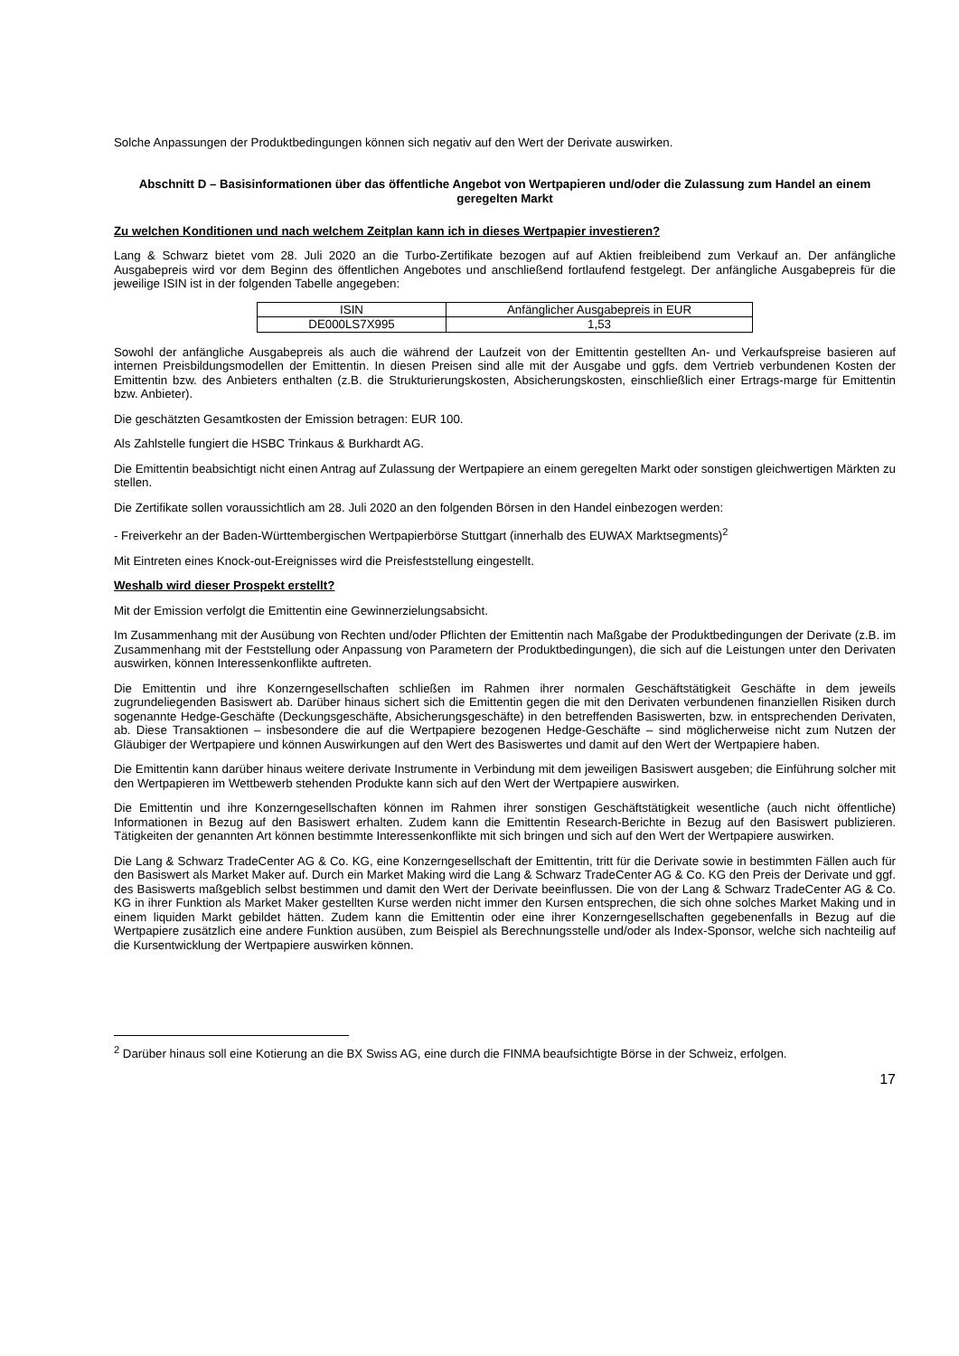Solche Anpassungen der Produktbedingungen können sich negativ auf den Wert der Derivate auswirken.
Abschnitt D – Basisinformationen über das öffentliche Angebot von Wertpapieren und/oder die Zulassung zum Handel an einem geregelten Markt
Zu welchen Konditionen und nach welchem Zeitplan kann ich in dieses Wertpapier investieren?
Lang & Schwarz bietet vom 28. Juli 2020 an die Turbo-Zertifikate bezogen auf auf Aktien freibleibend zum Verkauf an. Der anfängliche Ausgabepreis wird vor dem Beginn des öffentlichen Angebotes und anschließend fortlaufend festgelegt. Der anfängliche Ausgabepreis für die jeweilige ISIN ist in der folgenden Tabelle angegeben:
| ISIN | Anfänglicher Ausgabepreis in EUR |
| --- | --- |
| DE000LS7X995 | 1,53 |
Sowohl der anfängliche Ausgabepreis als auch die während der Laufzeit von der Emittentin gestellten An- und Verkaufspreise basieren auf internen Preisbildungsmodellen der Emittentin. In diesen Preisen sind alle mit der Ausgabe und ggfs. dem Vertrieb verbundenen Kosten der Emittentin bzw. des Anbieters enthalten (z.B. die Strukturierungskosten, Absicherungskosten, einschließlich einer Ertrags-marge für Emittentin bzw. Anbieter).
Die geschätzten Gesamtkosten der Emission betragen: EUR 100.
Als Zahlstelle fungiert die HSBC Trinkaus & Burkhardt AG.
Die Emittentin beabsichtigt nicht einen Antrag auf Zulassung der Wertpapiere an einem geregelten Markt oder sonstigen gleichwertigen Märkten zu stellen.
Die Zertifikate sollen voraussichtlich am 28. Juli 2020 an den folgenden Börsen in den Handel einbezogen werden:
- Freiverkehr an der Baden-Württembergischen Wertpapierbörse Stuttgart (innerhalb des EUWAX Marktsegments)<sup>2</sup>
Mit Eintreten eines Knock-out-Ereignisses wird die Preisfeststellung eingestellt.
Weshalb wird dieser Prospekt erstellt?
Mit der Emission verfolgt die Emittentin eine Gewinnerzielungsabsicht.
Im Zusammenhang mit der Ausübung von Rechten und/oder Pflichten der Emittentin nach Maßgabe der Produktbedingungen der Derivate (z.B. im Zusammenhang mit der Feststellung oder Anpassung von Parametern der Produktbedingungen), die sich auf die Leistungen unter den Derivaten auswirken, können Interessenkonflikte auftreten.
Die Emittentin und ihre Konzerngesellschaften schließen im Rahmen ihrer normalen Geschäftstätigkeit Geschäfte in dem jeweils zugrundeliegenden Basiswert ab. Darüber hinaus sichert sich die Emittentin gegen die mit den Derivaten verbundenen finanziellen Risiken durch sogenannte Hedge-Geschäfte (Deckungsgeschäfte, Absicherungsgeschäfte) in den betreffenden Basiswerten, bzw. in entsprechenden Derivaten, ab. Diese Transaktionen – insbesondere die auf die Wertpapiere bezogenen Hedge-Geschäfte – sind möglicherweise nicht zum Nutzen der Gläubiger der Wertpapiere und können Auswirkungen auf den Wert des Basiswertes und damit auf den Wert der Wertpapiere haben.
Die Emittentin kann darüber hinaus weitere derivate Instrumente in Verbindung mit dem jeweiligen Basiswert ausgeben; die Einführung solcher mit den Wertpapieren im Wettbewerb stehenden Produkte kann sich auf den Wert der Wertpapiere auswirken.
Die Emittentin und ihre Konzerngesellschaften können im Rahmen ihrer sonstigen Geschäftstätigkeit wesentliche (auch nicht öffentliche) Informationen in Bezug auf den Basiswert erhalten. Zudem kann die Emittentin Research-Berichte in Bezug auf den Basiswert publizieren. Tätigkeiten der genannten Art können bestimmte Interessenkonflikte mit sich bringen und sich auf den Wert der Wertpapiere auswirken.
Die Lang & Schwarz TradeCenter AG & Co. KG, eine Konzerngesellschaft der Emittentin, tritt für die Derivate sowie in bestimmten Fällen auch für den Basiswert als Market Maker auf. Durch ein Market Making wird die Lang & Schwarz TradeCenter AG & Co. KG den Preis der Derivate und ggf. des Basiswerts maßgeblich selbst bestimmen und damit den Wert der Derivate beeinflussen. Die von der Lang & Schwarz TradeCenter AG & Co. KG in ihrer Funktion als Market Maker gestellten Kurse werden nicht immer den Kursen entsprechen, die sich ohne solches Market Making und in einem liquiden Markt gebildet hätten. Zudem kann die Emittentin oder eine ihrer Konzerngesellschaften gegebenenfalls in Bezug auf die Wertpapiere zusätzlich eine andere Funktion ausüben, zum Beispiel als Berechnungsstelle und/oder als Index-Sponsor, welche sich nachteilig auf die Kursentwicklung der Wertpapiere auswirken können.
<sup>2</sup> Darüber hinaus soll eine Kotierung an die BX Swiss AG, eine durch die FINMA beaufsichtigte Börse in der Schweiz, erfolgen.
17